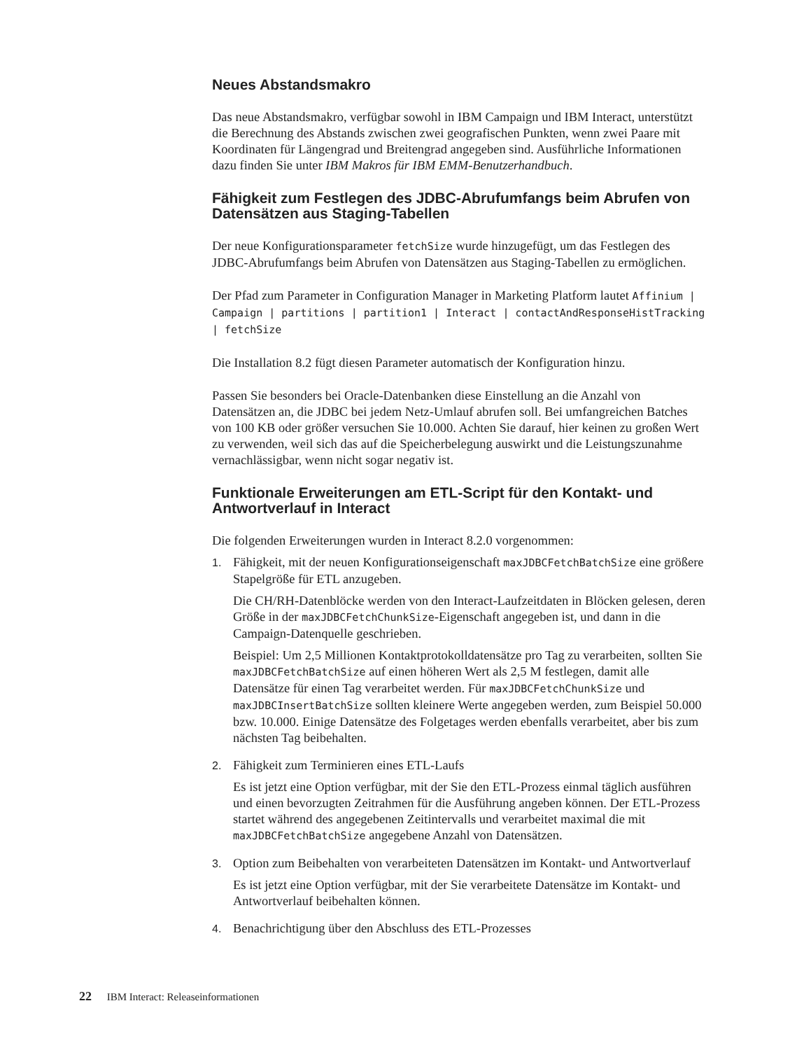Neues Abstandsmakro
Das neue Abstandsmakro, verfügbar sowohl in IBM Campaign und IBM Interact, unterstützt die Berechnung des Abstands zwischen zwei geografischen Punkten, wenn zwei Paare mit Koordinaten für Längengrad und Breitengrad angegeben sind. Ausführliche Informationen dazu finden Sie unter IBM Makros für IBM EMM-Benutzerhandbuch.
Fähigkeit zum Festlegen des JDBC-Abrufumfangs beim Abrufen von Datensätzen aus Staging-Tabellen
Der neue Konfigurationsparameter fetchSize wurde hinzugefügt, um das Festlegen des JDBC-Abrufumfangs beim Abrufen von Datensätzen aus Staging-Tabellen zu ermöglichen.
Der Pfad zum Parameter in Configuration Manager in Marketing Platform lautet Affinium | Campaign | partitions | partition1 | Interact | contactAndResponseHistTracking | fetchSize
Die Installation 8.2 fügt diesen Parameter automatisch der Konfiguration hinzu.
Passen Sie besonders bei Oracle-Datenbanken diese Einstellung an die Anzahl von Datensätzen an, die JDBC bei jedem Netz-Umlauf abrufen soll. Bei umfangreichen Batches von 100 KB oder größer versuchen Sie 10.000. Achten Sie darauf, hier keinen zu großen Wert zu verwenden, weil sich das auf die Speicherbelegung auswirkt und die Leistungszunahme vernachlässigbar, wenn nicht sogar negativ ist.
Funktionale Erweiterungen am ETL-Script für den Kontakt- und Antwortverlauf in Interact
Die folgenden Erweiterungen wurden in Interact 8.2.0 vorgenommen:
1.
Fähigkeit, mit der neuen Konfigurationseigenschaft maxJDBCFetchBatchSize eine größere Stapelgröße für ETL anzugeben.
Die CH/RH-Datenblöcke werden von den Interact-Laufzeitdaten in Blöcken gelesen, deren Größe in der maxJDBCFetchChunkSize-Eigenschaft angegeben ist, und dann in die Campaign-Datenquelle geschrieben.
Beispiel: Um 2,5 Millionen Kontaktprotokolldatensätze pro Tag zu verarbeiten, sollten Sie maxJDBCFetchBatchSize auf einen höheren Wert als 2,5 M festlegen, damit alle Datensätze für einen Tag verarbeitet werden. Für maxJDBCFetchChunkSize und maxJDBCInsertBatchSize sollten kleinere Werte angegeben werden, zum Beispiel 50.000 bzw. 10.000. Einige Datensätze des Folgetages werden ebenfalls verarbeitet, aber bis zum nächsten Tag beibehalten.
2.
Fähigkeit zum Terminieren eines ETL-Laufs
Es ist jetzt eine Option verfügbar, mit der Sie den ETL-Prozess einmal täglich ausführen und einen bevorzugten Zeitrahmen für die Ausführung angeben können. Der ETL-Prozess startet während des angegebenen Zeitintervalls und verarbeitet maximal die mit maxJDBCFetchBatchSize angegebene Anzahl von Datensätzen.
3.
Option zum Beibehalten von verarbeiteten Datensätzen im Kontakt- und Antwortverlauf
Es ist jetzt eine Option verfügbar, mit der Sie verarbeitete Datensätze im Kontakt- und Antwortverlauf beibehalten können.
4.
Benachrichtigung über den Abschluss des ETL-Prozesses
22 IBM Interact: Releaseinformationen